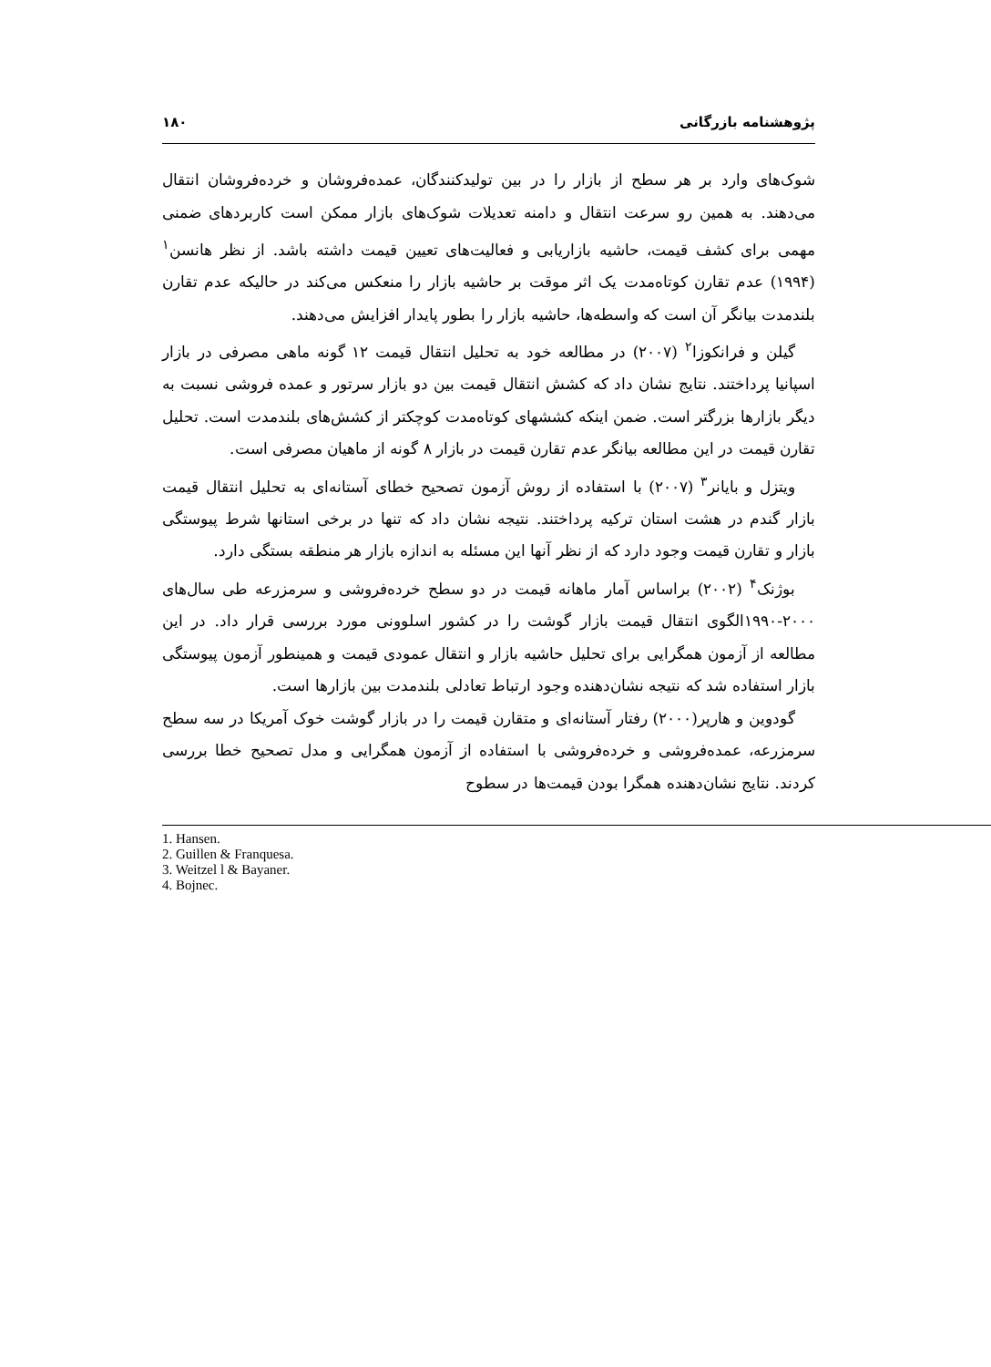پژوهشنامه بازرگانی ۱۸۰
شوک‌های وارد بر هر سطح از بازار را در بین تولیدکنندگان، عمده‌فروشان و خرده‌فروشان انتقال می‌دهند. به همین رو سرعت انتقال و دامنه تعدیلات شوک‌های بازار ممکن است کاربردهای ضمنی مهمی برای کشف قیمت، حاشیه بازاریابی و فعالیت‌های تعیین قیمت داشته باشد. از نظر هانسن<sup>۱</sup> (۱۹۹۴) عدم تقارن کوتاه‌مدت یک اثر موقت بر حاشیه بازار را منعکس می‌کند در حالیکه عدم تقارن بلندمدت بیانگر آن است که واسطه‌ها، حاشیه بازار را بطور پایدار افزایش می‌دهند.
گیلن و فرانکوزا<sup>۲</sup> (۲۰۰۷) در مطالعه خود به تحلیل انتقال قیمت ۱۲ گونه ماهی مصرفی در بازار اسپانیا پرداختند. نتایج نشان داد که کشش انتقال قیمت بین دو بازار سرتور و عمده فروشی نسبت به دیگر بازارها بزرگتر است. ضمن اینکه کششهای کوتاه‌مدت کوچکتر از کشش‌های بلندمدت است. تحلیل تقارن قیمت در این مطالعه بیانگر عدم تقارن قیمت در بازار ۸ گونه از ماهیان مصرفی است.
ویتزل و بایانر<sup>۳</sup> (۲۰۰۷) با استفاده از روش آزمون تصحیح خطای آستانه‌ای به تحلیل انتقال قیمت بازار گندم در هشت استان ترکیه پرداختند. نتیجه نشان داد که تنها در برخی استانها شرط پیوستگی بازار و تقارن قیمت وجود دارد که از نظر آنها این مسئله به اندازه بازار هر منطقه بستگی دارد.
بوژنک<sup>۴</sup> (۲۰۰۲) براساس آمار ماهانه قیمت در دو سطح خرده‌فروشی و سرمزرعه طی سال‌های ۲۰۰۰-۱۹۹۰الگوی انتقال قیمت بازار گوشت را در کشور اسلوونی مورد بررسی قرار داد. در این مطالعه از آزمون همگرایی برای تحلیل حاشیه بازار و انتقال عمودی قیمت و همینطور آزمون پیوستگی بازار استفاده شد که نتیجه نشان‌دهنده وجود ارتباط تعادلی بلندمدت بین بازارها است.
گودوین و هارپر(۲۰۰۰) رفتار آستانه‌ای و متقارن قیمت را در بازار گوشت خوک آمریکا در سه سطح سرمزرعه، عمده‌فروشی و خرده‌فروشی با استفاده از آزمون همگرایی و مدل تصحیح خطا بررسی کردند. نتایج نشان‌دهنده همگرا بودن قیمت‌ها در سطوح
1. Hansen.
2. Guillen & Franquesa.
3. Weitzel l & Bayaner.
4. Bojnec.